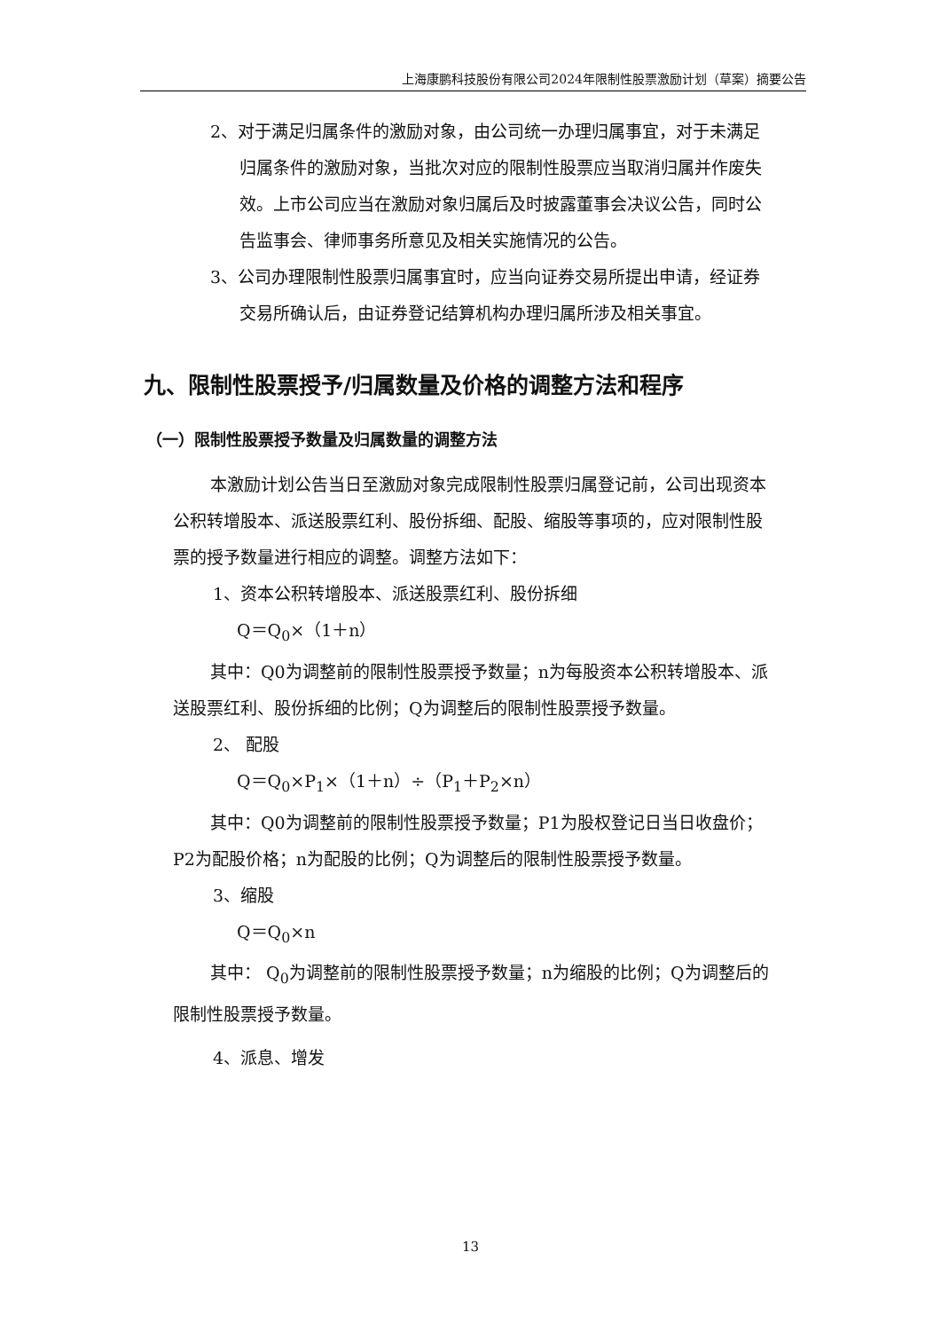上海康鹏科技股份有限公司2024年限制性股票激励计划（草案）摘要公告
2、对于满足归属条件的激励对象，由公司统一办理归属事宜，对于未满足归属条件的激励对象，当批次对应的限制性股票应当取消归属并作废失效。上市公司应当在激励对象归属后及时披露董事会决议公告，同时公告监事会、律师事务所意见及相关实施情况的公告。
3、公司办理限制性股票归属事宜时，应当向证券交易所提出申请，经证券交易所确认后，由证券登记结算机构办理归属所涉及相关事宜。
九、限制性股票授予/归属数量及价格的调整方法和程序
（一）限制性股票授予数量及归属数量的调整方法
本激励计划公告当日至激励对象完成限制性股票归属登记前，公司出现资本公积转增股本、派送股票红利、股份拆细、配股、缩股等事项的，应对限制性股票的授予数量进行相应的调整。调整方法如下：
1、资本公积转增股本、派送股票红利、股份拆细
Q＝Q<sub>0</sub>×（1＋n）
其中：Q0为调整前的限制性股票授予数量；n为每股资本公积转增股本、派送股票红利、股份拆细的比例；Q为调整后的限制性股票授予数量。
2、 配股
Q＝Q<sub>0</sub>×P<sub>1</sub>×（1＋n）÷（P<sub>1</sub>＋P<sub>2</sub>×n）
其中：Q0为调整前的限制性股票授予数量；P1为股权登记日当日收盘价；P2为配股价格；n为配股的比例；Q为调整后的限制性股票授予数量。
3、缩股
Q＝Q<sub>0</sub>×n
其中： Q<sub>0</sub>为调整前的限制性股票授予数量；n为缩股的比例；Q为调整后的限制性股票授予数量。
4、派息、增发
13